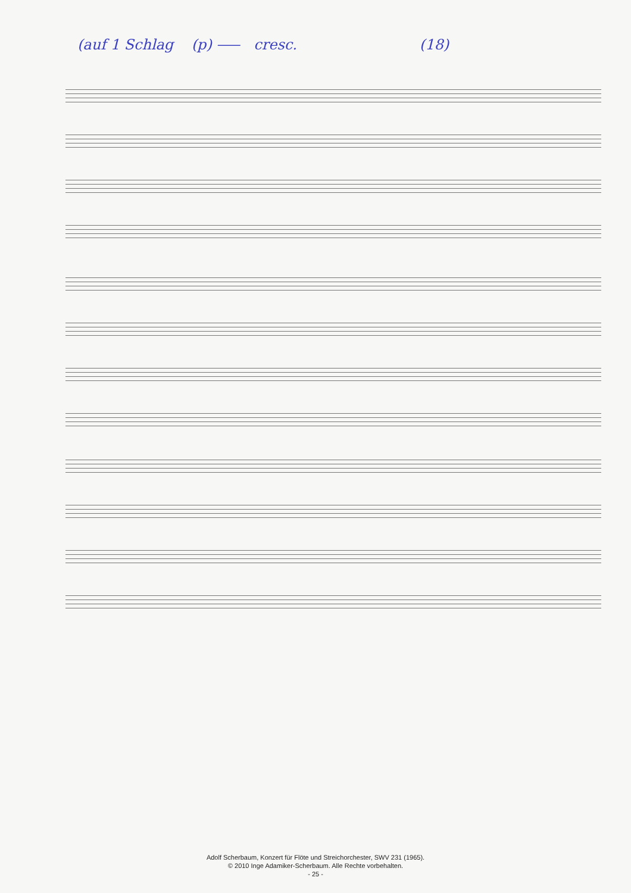(auf 1 Schlag (p) ⸺ cresc. (18)
Adolf Scherbaum, Konzert für Flöte und Streichorchester, SWV 231 (1965).
© 2010 Inge Adamiker-Scherbaum. Alle Rechte vorbehalten.
- 25 -